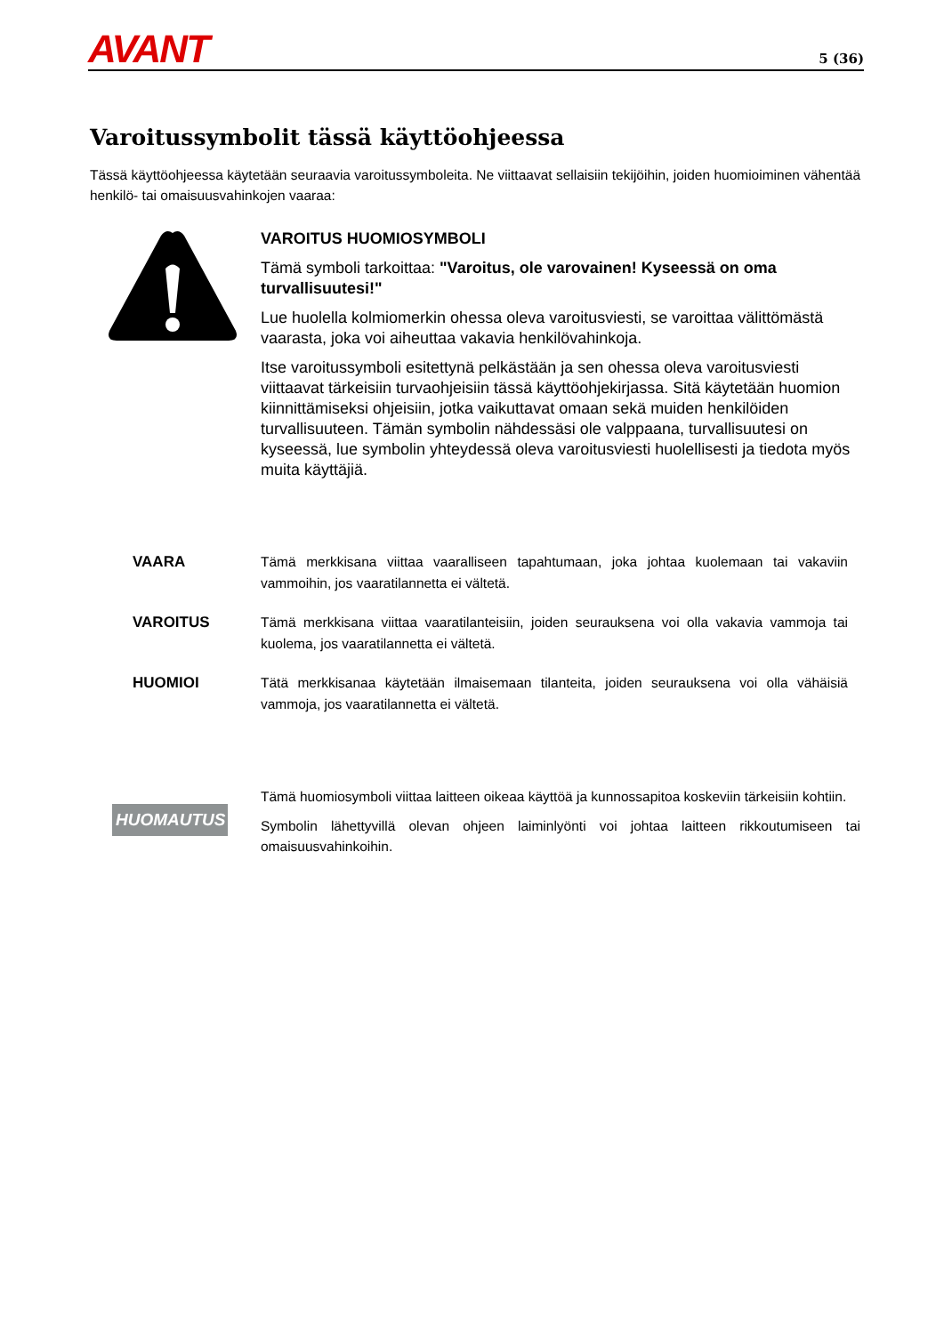AVANT 5 (36)
Varoitussymbolit tässä käyttöohjeessa
Tässä käyttöohjeessa käytetään seuraavia varoitussymboleita. Ne viittaavat sellaisiin tekijöihin, joiden huomioiminen vähentää henkilö- tai omaisuusvahinkojen vaaraa:
VAROITUS HUOMIOSYMBOLI
Tämä symboli tarkoittaa: "Varoitus, ole varovainen! Kyseessä on oma turvallisuutesi!"
Lue huolella kolmiomerkin ohessa oleva varoitusviesti, se varoittaa välittömästä vaarasta, joka voi aiheuttaa vakavia henkilövahinkoja.
Itse varoitussymboli esitettynä pelkästään ja sen ohessa oleva varoitusviesti viittaavat tärkeisiin turvaohjeisiin tässä käyttöohjekirjassa. Sitä käytetään huomion kiinnittämiseksi ohjeisiin, jotka vaikuttavat omaan sekä muiden henkilöiden turvallisuuteen. Tämän symbolin nähdessäsi ole valppaana, turvallisuutesi on kyseessä, lue symbolin yhteydessä oleva varoitusviesti huolellisesti ja tiedota myös muita käyttäjiä.
VAARA Tämä merkkisana viittaa vaaralliseen tapahtumaan, joka johtaa kuolemaan tai vakaviin vammoihin, jos vaaratilannetta ei vältetä.
VAROITUS Tämä merkkisana viittaa vaaratilanteisiin, joiden seurauksena voi olla vakavia vammoja tai kuolema, jos vaaratilannetta ei vältetä.
HUOMIOI Tätä merkkisanaa käytetään ilmaisemaan tilanteita, joiden seurauksena voi olla vähäisiä vammoja, jos vaaratilannetta ei vältetä.
HUOMAUTUS
Tämä huomiosymboli viittaa laitteen oikeaa käyttöä ja kunnossapitoa koskeviin tärkeisiin kohtiin.
Symbolin lähettyvillä olevan ohjeen laiminlyönti voi johtaa laitteen rikkoutumiseen tai omaisuusvahinkoihin.